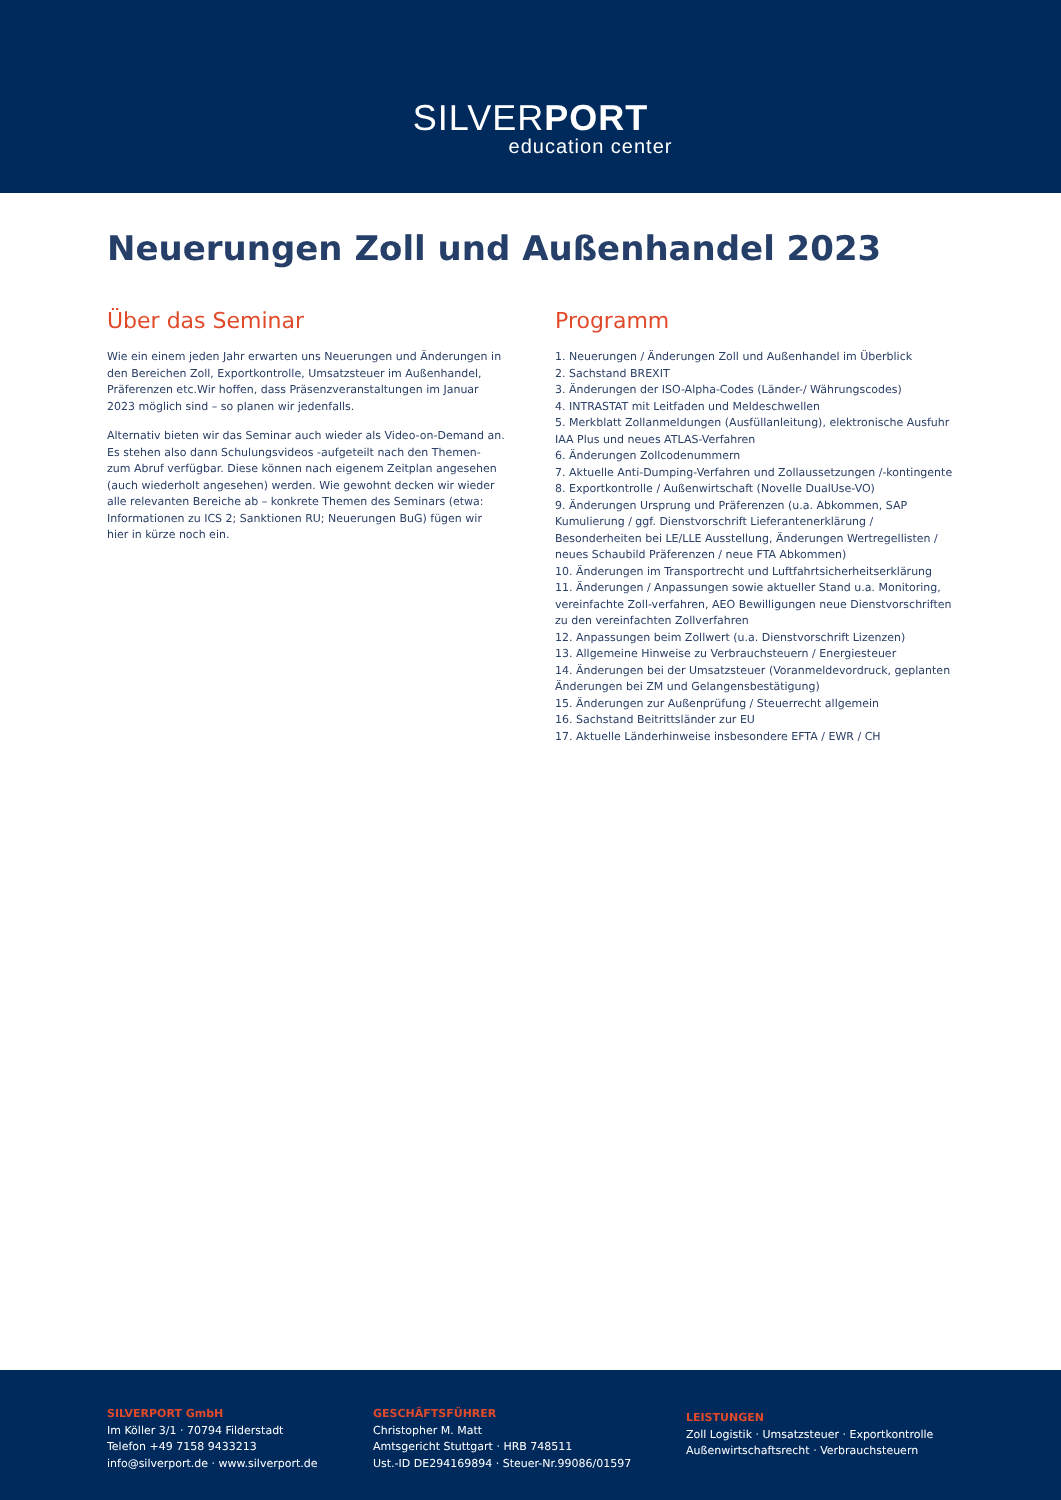SILVERPORT
education center
Neuerungen Zoll und Außenhandel 2023
Über das Seminar
Wie ein einem jeden Jahr erwarten uns Neuerungen und Änderungen in den Bereichen Zoll, Exportkontrolle, Umsatzsteuer im Außenhandel, Präferenzen etc.Wir hoffen, dass Präsenzveranstaltungen im Januar 2023 möglich sind – so planen wir jedenfalls.
Alternativ bieten wir das Seminar auch wieder als Video-on-Demand an. Es stehen also dann Schulungsvideos -aufgeteilt nach den Themen- zum Abruf verfügbar. Diese können nach eigenem Zeitplan angesehen (auch wiederholt angesehen) werden. Wie gewohnt decken wir wieder alle relevanten Bereiche ab – konkrete Themen des Seminars (etwa: Informationen zu ICS 2; Sanktionen RU; Neuerungen BuG) fügen wir hier in kürze noch ein.
Programm
1. Neuerungen / Änderungen Zoll und Außenhandel im Überblick
2. Sachstand BREXIT
3. Änderungen der ISO-Alpha-Codes (Länder-/ Währungscodes)
4. INTRASTAT mit Leitfaden und Meldeschwellen
5. Merkblatt Zollanmeldungen (Ausfüllanleitung), elektronische Ausfuhr IAA Plus und neues ATLAS-Verfahren
6. Änderungen Zollcodenummern
7. Aktuelle Anti-Dumping-Verfahren und Zollaussetzungen /-kontingente
8. Exportkontrolle / Außenwirtschaft (Novelle DualUse-VO)
9. Änderungen Ursprung und Präferenzen (u.a. Abkommen, SAP Kumulierung / ggf. Dienstvorschrift Lieferantenerklärung / Besonderheiten bei LE/LLE Ausstellung, Änderungen Wertregellisten / neues Schaubild Präferenzen / neue FTA Abkommen)
10. Änderungen im Transportrecht und Luftfahrtsicherheitserklärung
11. Änderungen / Anpassungen sowie aktueller Stand u.a. Monitoring, vereinfachte Zoll-verfahren, AEO Bewilligungen neue Dienstvorschriften zu den vereinfachten Zollverfahren
12. Anpassungen beim Zollwert (u.a. Dienstvorschrift Lizenzen)
13. Allgemeine Hinweise zu Verbrauchsteuern / Energiesteuer
14. Änderungen bei der Umsatzsteuer (Voranmeldevordruck, geplanten Änderungen bei ZM und Gelangensbestätigung)
15. Änderungen zur Außenprüfung / Steuerrecht allgemein
16. Sachstand Beitrittsländer zur EU
17. Aktuelle Länderhinweise insbesondere EFTA / EWR / CH
SILVERPORT GmbH
Im Köller 3/1 · 70794 Filderstadt
Telefon +49 7158 9433213
info@silverport.de · www.silverport.de
GESCHÄFTSFÜHRER
Christopher M. Matt
Amtsgericht Stuttgart · HRB 748511
Ust.-ID DE294169894 · Steuer-Nr.99086/01597
LEISTUNGEN
Zoll Logistik · Umsatzsteuer · Exportkontrolle
Außenwirtschaftsrecht · Verbrauchsteuern